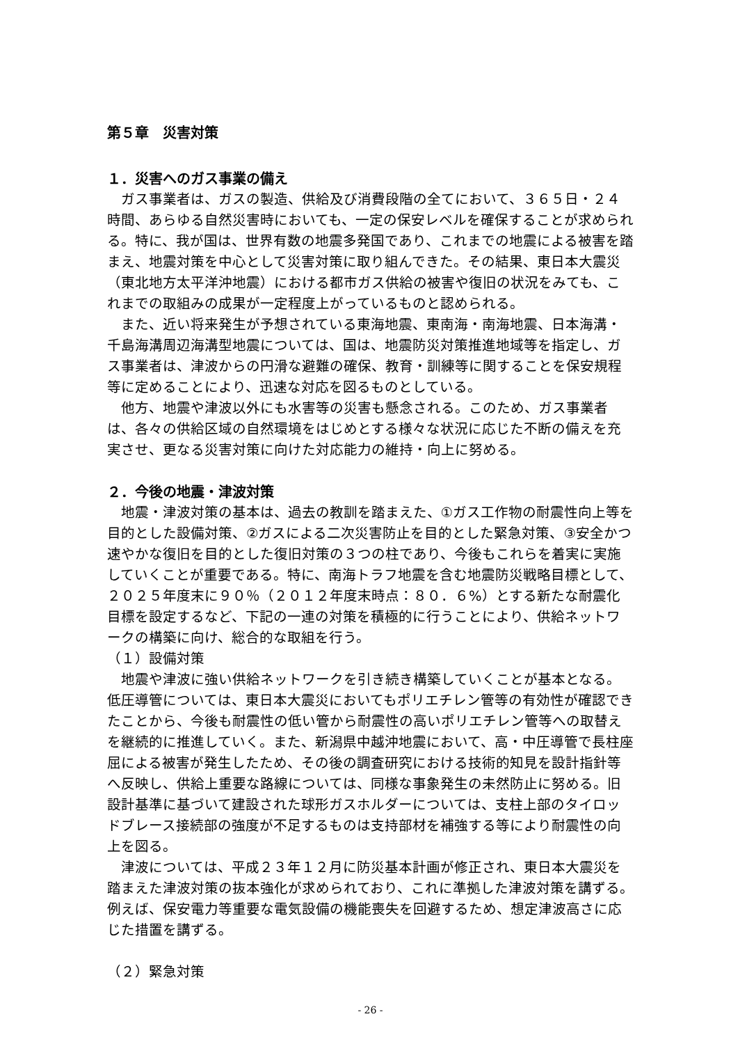第５章　災害対策
１．災害へのガス事業の備え
ガス事業者は、ガスの製造、供給及び消費段階の全てにおいて、３６５日・２４時間、あらゆる自然災害時においても、一定の保安レベルを確保することが求められる。特に、我が国は、世界有数の地震多発国であり、これまでの地震による被害を踏まえ、地震対策を中心として災害対策に取り組んできた。その結果、東日本大震災（東北地方太平洋沖地震）における都市ガス供給の被害や復旧の状況をみても、これまでの取組みの成果が一定程度上がっているものと認められる。
また、近い将来発生が予想されている東海地震、東南海・南海地震、日本海溝・千島海溝周辺海溝型地震については、国は、地震防災対策推進地域等を指定し、ガス事業者は、津波からの円滑な避難の確保、教育・訓練等に関することを保安規程等に定めることにより、迅速な対応を図るものとしている。
他方、地震や津波以外にも水害等の災害も懸念される。このため、ガス事業者は、各々の供給区域の自然環境をはじめとする様々な状況に応じた不断の備えを充実させ、更なる災害対策に向けた対応能力の維持・向上に努める。
２．今後の地震・津波対策
地震・津波対策の基本は、過去の教訓を踏まえた、①ガス工作物の耐震性向上等を目的とした設備対策、②ガスによる二次災害防止を目的とした緊急対策、③安全かつ速やかな復旧を目的とした復旧対策の３つの柱であり、今後もこれらを着実に実施していくことが重要である。特に、南海トラフ地震を含む地震防災戦略目標として、２０２５年度末に９０％（２０１２年度末時点：８０．６%）とする新たな耐震化目標を設定するなど、下記の一連の対策を積極的に行うことにより、供給ネットワークの構築に向け、総合的な取組を行う。
（１）設備対策
地震や津波に強い供給ネットワークを引き続き構築していくことが基本となる。低圧導管については、東日本大震災においてもポリエチレン管等の有効性が確認できたことから、今後も耐震性の低い管から耐震性の高いポリエチレン管等への取替えを継続的に推進していく。また、新潟県中越沖地震において、高・中圧導管で長柱座屈による被害が発生したため、その後の調査研究における技術的知見を設計指針等へ反映し、供給上重要な路線については、同様な事象発生の未然防止に努める。旧設計基準に基づいて建設された球形ガスホルダーについては、支柱上部のタイロッドブレース接続部の強度が不足するものは支持部材を補強する等により耐震性の向上を図る。
津波については、平成２３年１２月に防災基本計画が修正され、東日本大震災を踏まえた津波対策の抜本強化が求められており、これに準拠した津波対策を講ずる。例えば、保安電力等重要な電気設備の機能喪失を回避するため、想定津波高さに応じた措置を講ずる。
（２）緊急対策
- 26 -